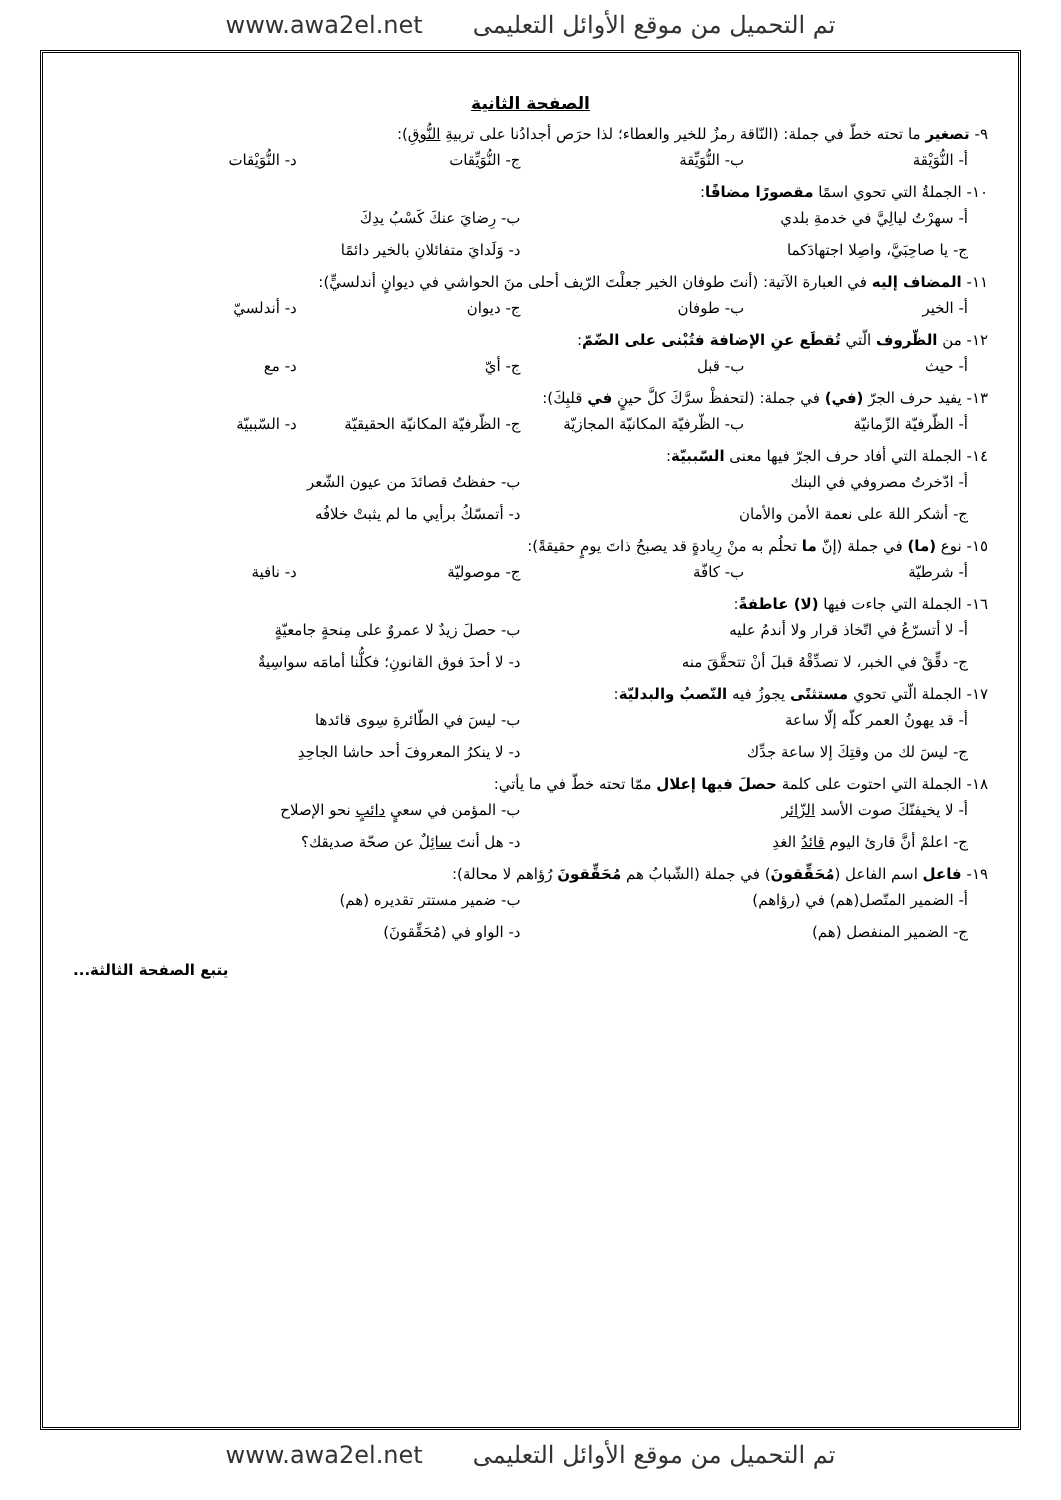www.awa2el.net تم التحميل من موقع الأوائل التعليمى
الصفحة الثانية
٩- تصغير ما تحته خطّ في جملة: (النّاقة رمزٌ للخير والعطاء؛ لذا حرَص أجدادُنا على تربيةِ النُّوقِ):
أ- النُّوَيْقة ب- النُّوَيِّقة ج- النُّوَيِّقات د- النُّوَيْقات
١٠- الجملةُ التي تحوي اسمًا مقصورًا مضافًا:
أ- سهرْتُ ليالِيَّ في خدمةِ بلدي ب- رِضايَ عنكَ كَسْبُ يدِكَ
ج- يا صاحِبَيَّ، واصِلا اجتهادَكما د- وَلَدايَ متفائلانِ بالخير دائمًا
١١- المضاف إليه في العبارة الآتية: (أنتَ طوفان الخير جعلْتَ الرّيف أحلى منَ الحواشي في ديوانٍ أندلسيٍّ):
أ- الخير ب- طوفان ج- ديوان د- أندلسيّ
١٢- من الظّروف الّتي تُقطَع عنِ الإضافة فتُبْنى على الضّمّ:
أ- حيث ب- قبل ج- أيّ د- مع
١٣- يفيد حرف الجرّ (في) في جملة: (لتحفظْ سرَّكَ كلَّ حينٍ في قلبِكَ):
أ- الظّرفيّة الزّمانيّة ب- الظّرفيّة المكانيّة المجازيّة ج- الظّرفيّة المكانيّة الحقيقيّة د- السّببيّة
١٤- الجملة التي أفاد حرف الجرّ فيها معنى السّببيّة:
أ- ادّخرتُ مصروفي في البنك ب- حفظتُ قصائدَ من عيون الشّعر
ج- أشكر اللهَ على نعمة الأمن والأمان د- أتمسّكُ برأيي ما لم يثبتْ خلافُه
١٥- نوع (ما) في جملة (إنّ ما تحلُم به منْ رِيادةٍ قد يصبحُ ذاتَ يومٍ حقيقةً):
أ- شرطيّة ب- كافّة ج- موصوليّة د- نافية
١٦- الجملة التي جاءت فيها (لا) عاطفةً:
أ- لا أتسرّعُ في اتّخاذ قرار ولا أندمُ عليه ب- حصلَ زيدٌ لا عمروٌ على مِنحةٍ جامعيّةٍ
ج- دقِّقْ في الخبر، لا تصدِّقْهُ قبلَ أنْ تتحقَّقَ منه د- لا أحدَ فوق القانونِ؛ فكلُّنا أمامَه سواسِيةٌ
١٧- الجملة الّتي تحوي مستثنًى يجوزُ فيه النّصبُ والبدليّة:
أ- قد يهونُ العمر كلّه إلّا ساعة ب- ليسَ في الطّائرةِ سِوى قائدها
ج- ليسَ لك من وقتِكَ إلا ساعة جدِّك د- لا ينكرُ المعروفَ أحد حاشا الجاحِدِ
١٨- الجملة التي احتوت على كلمة حصلَ فيها إعلال ممّا تحته خطّ في ما يأتي:
أ- لا يخيفنّكَ صوت الأسد الزّائر ب- المؤمن في سعيٍ دائبٍ نحو الإصلاح
ج- اعلمْ أنَّ قارئ اليوم قائدُ الغدِ د- هل أنتَ سائِلٌ عن صحّة صديقك؟
١٩- فاعل اسم الفاعل (مُحَقِّقونَ) في جملة (الشّبابُ هم مُحَقِّقونَ رُؤاهم لا محالة):
أ- الضمير المتّصل(هم) في (رؤاهم) ب- ضمير مستتر تقديره (هم)
ج- الضمير المنفصل (هم) د- الواو في (مُحَقِّقونَ)
يتبع الصفحة الثالثة...
www.awa2el.net تم التحميل من موقع الأوائل التعليمى